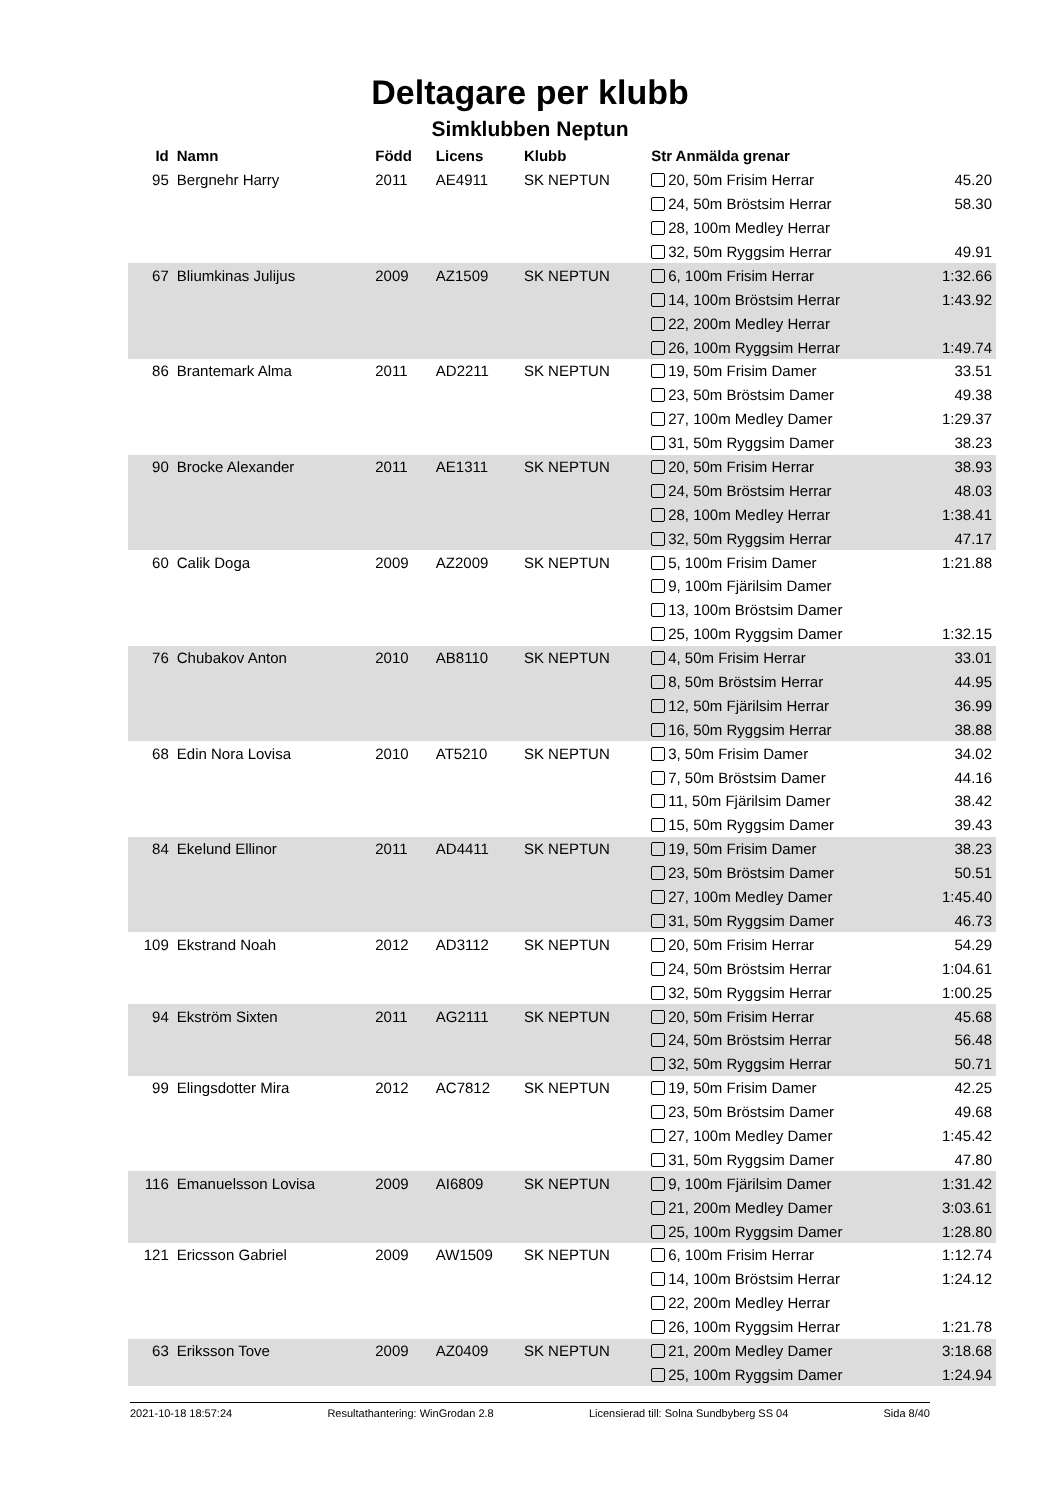Deltagare per klubb
Simklubben Neptun
| Id | Namn | Född | Licens | Klubb | Str Anmälda grenar | |
| --- | --- | --- | --- | --- | --- | --- |
| 95 | Bergnehr Harry | 2011 | AE4911 | SK NEPTUN | 20, 50m Frisim Herrar | 45.20 |
| | | | | | 24, 50m Bröstsim Herrar | 58.30 |
| | | | | | 28, 100m Medley Herrar | |
| | | | | | 32, 50m Ryggsim Herrar | 49.91 |
| 67 | Bliumkinas Julijus | 2009 | AZ1509 | SK NEPTUN | 6, 100m Frisim Herrar | 1:32.66 |
| | | | | | 14, 100m Bröstsim Herrar | 1:43.92 |
| | | | | | 22, 200m Medley Herrar | |
| | | | | | 26, 100m Ryggsim Herrar | 1:49.74 |
| 86 | Brantemark Alma | 2011 | AD2211 | SK NEPTUN | 19, 50m Frisim Damer | 33.51 |
| | | | | | 23, 50m Bröstsim Damer | 49.38 |
| | | | | | 27, 100m Medley Damer | 1:29.37 |
| | | | | | 31, 50m Ryggsim Damer | 38.23 |
| 90 | Brocke Alexander | 2011 | AE1311 | SK NEPTUN | 20, 50m Frisim Herrar | 38.93 |
| | | | | | 24, 50m Bröstsim Herrar | 48.03 |
| | | | | | 28, 100m Medley Herrar | 1:38.41 |
| | | | | | 32, 50m Ryggsim Herrar | 47.17 |
| 60 | Calik Doga | 2009 | AZ2009 | SK NEPTUN | 5, 100m Frisim Damer | 1:21.88 |
| | | | | | 9, 100m Fjärilsim Damer | |
| | | | | | 13, 100m Bröstsim Damer | |
| | | | | | 25, 100m Ryggsim Damer | 1:32.15 |
| 76 | Chubakov Anton | 2010 | AB8110 | SK NEPTUN | 4, 50m Frisim Herrar | 33.01 |
| | | | | | 8, 50m Bröstsim Herrar | 44.95 |
| | | | | | 12, 50m Fjärilsim Herrar | 36.99 |
| | | | | | 16, 50m Ryggsim Herrar | 38.88 |
| 68 | Edin Nora Lovisa | 2010 | AT5210 | SK NEPTUN | 3, 50m Frisim Damer | 34.02 |
| | | | | | 7, 50m Bröstsim Damer | 44.16 |
| | | | | | 11, 50m Fjärilsim Damer | 38.42 |
| | | | | | 15, 50m Ryggsim Damer | 39.43 |
| 84 | Ekelund Ellinor | 2011 | AD4411 | SK NEPTUN | 19, 50m Frisim Damer | 38.23 |
| | | | | | 23, 50m Bröstsim Damer | 50.51 |
| | | | | | 27, 100m Medley Damer | 1:45.40 |
| | | | | | 31, 50m Ryggsim Damer | 46.73 |
| 109 | Ekstrand Noah | 2012 | AD3112 | SK NEPTUN | 20, 50m Frisim Herrar | 54.29 |
| | | | | | 24, 50m Bröstsim Herrar | 1:04.61 |
| | | | | | 32, 50m Ryggsim Herrar | 1:00.25 |
| 94 | Ekström Sixten | 2011 | AG2111 | SK NEPTUN | 20, 50m Frisim Herrar | 45.68 |
| | | | | | 24, 50m Bröstsim Herrar | 56.48 |
| | | | | | 32, 50m Ryggsim Herrar | 50.71 |
| 99 | Elingsdotter Mira | 2012 | AC7812 | SK NEPTUN | 19, 50m Frisim Damer | 42.25 |
| | | | | | 23, 50m Bröstsim Damer | 49.68 |
| | | | | | 27, 100m Medley Damer | 1:45.42 |
| | | | | | 31, 50m Ryggsim Damer | 47.80 |
| 116 | Emanuelsson Lovisa | 2009 | AI6809 | SK NEPTUN | 9, 100m Fjärilsim Damer | 1:31.42 |
| | | | | | 21, 200m Medley Damer | 3:03.61 |
| | | | | | 25, 100m Ryggsim Damer | 1:28.80 |
| 121 | Ericsson Gabriel | 2009 | AW1509 | SK NEPTUN | 6, 100m Frisim Herrar | 1:12.74 |
| | | | | | 14, 100m Bröstsim Herrar | 1:24.12 |
| | | | | | 22, 200m Medley Herrar | |
| | | | | | 26, 100m Ryggsim Herrar | 1:21.78 |
| 63 | Eriksson Tove | 2009 | AZ0409 | SK NEPTUN | 21, 200m Medley Damer | 3:18.68 |
| | | | | | 25, 100m Ryggsim Damer | 1:24.94 |
2021-10-18 18:57:24 Resultathantering: WinGrodan 2.8 Licensierad till: Solna Sundbyberg SS 04 Sida 8/40